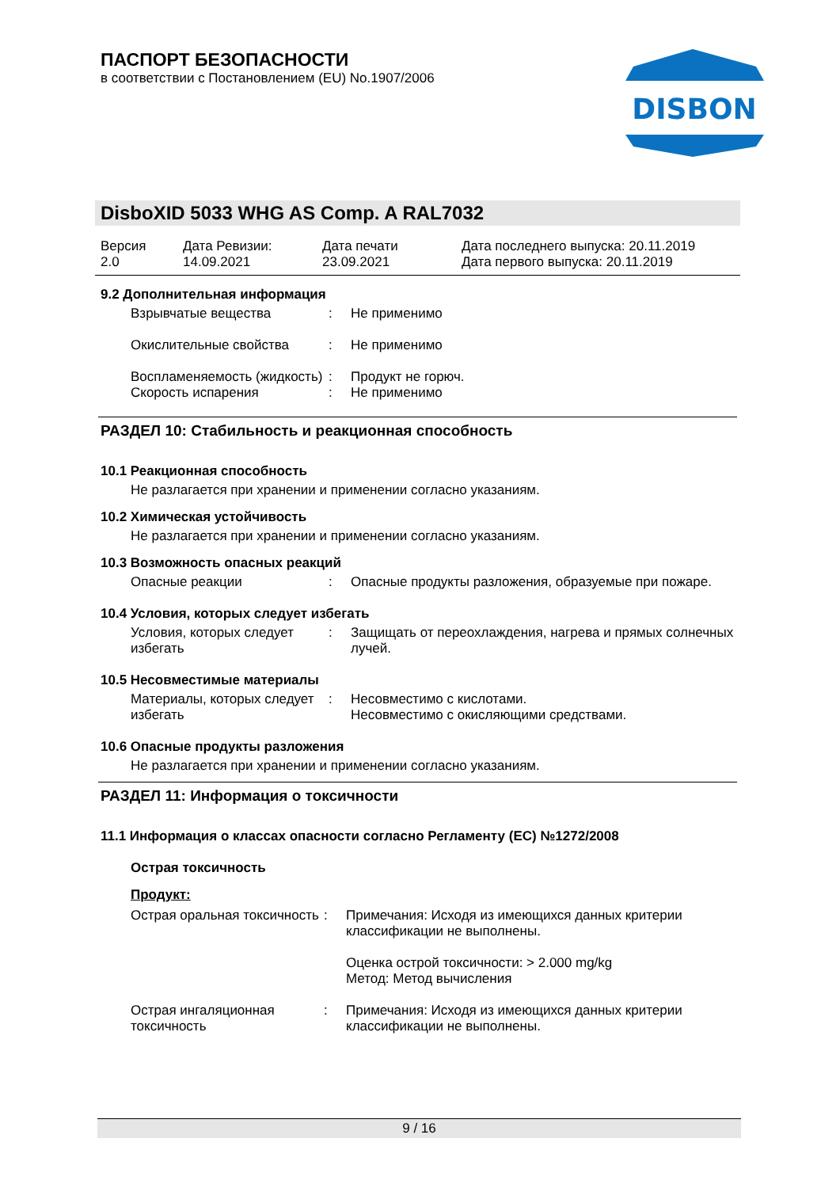ПАСПОРТ БЕЗОПАСНОСТИ
в соответствии с Постановлением (EU) No.1907/2006
DISBON
DisboXID 5033 WHG AS Comp. A RAL7032
Версия
2.0
Дата Ревизии:
14.09.2021
Дата печати
23.09.2021
Дата последнего выпуска: 20.11.2019
Дата первого выпуска: 20.11.2019
9.2 Дополнительная информация
Взрывчатые вещества : Не применимо
Окислительные свойства : Не применимо
Воспламеняемость (жидкость)
: Продукт не горюч.
Скорость испарения : Не применимо
РАЗДЕЛ 10: Стабильность и реакционная способность
10.1 Реакционная способность
Не разлагается при хранении и применении согласно указаниям.
10.2 Химическая устойчивость
Не разлагается при хранении и применении согласно указаниям.
10.3 Возможность опасных реакций
Опасные реакции : Опасные продукты разложения, образуемые при пожаре.
10.4 Условия, которых следует избегать
Условия, которых следует избегать
: Защищать от переохлаждения, нагрева и прямых солнечных лучей.
10.5 Несовместимые материалы
Материалы, которых следует избегать
: Несовместимо с кислотами.
Несовместимо с окисляющими средствами.
10.6 Опасные продукты разложения
Не разлагается при хранении и применении согласно указаниям.
РАЗДЕЛ 11: Информация о токсичности
11.1 Информация о классах опасности согласно Регламенту (EC) №1272/2008
Острая токсичность
Продукт:
Острая оральная токсичность
: Примечания: Исходя из имеющихся данных критерии классификации не выполнены.
Оценка острой токсичности: > 2.000 mg/kg
Метод: Метод вычисления
Острая ингаляционная токсичность
: Примечания: Исходя из имеющихся данных критерии классификации не выполнены.
9 / 16